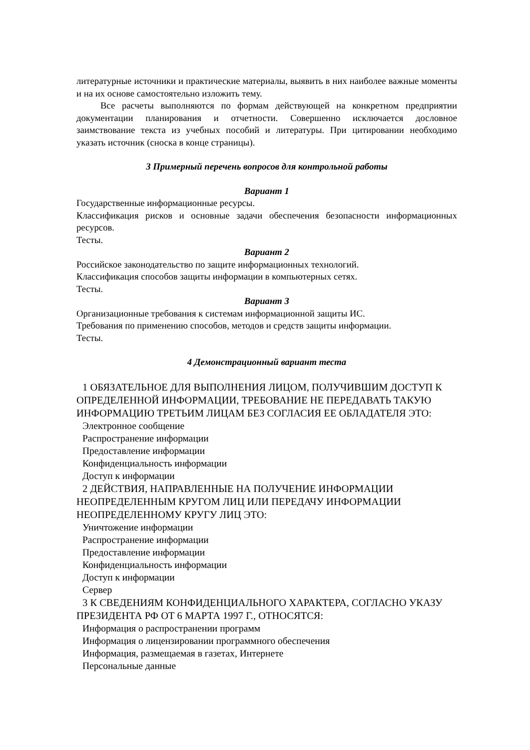литературные источники и практические материалы, выявить в них наиболее важные моменты и на их основе самостоятельно изложить тему.
Все расчеты выполняются по формам действующей на конкретном предприятии документации планирования и отчетности. Совершенно исключается дословное заимствование текста из учебных пособий и литературы. При цитировании необходимо указать источник (сноска в конце страницы).
3 Примерный перечень вопросов для контрольной работы
Вариант 1
Государственные информационные ресурсы.
Классификация рисков и основные задачи обеспечения безопасности информационных ресурсов.
Тесты.
Вариант 2
Российское законодательство по защите информационных технологий.
Классификация способов защиты информации в компьютерных сетях.
Тесты.
Вариант 3
Организационные требования к системам информационной защиты ИС.
Требования по применению способов, методов и средств защиты информации.
Тесты.
4 Демонстрационный вариант теста
1 ОБЯЗАТЕЛЬНОЕ ДЛЯ ВЫПОЛНЕНИЯ ЛИЦОМ, ПОЛУЧИВШИМ ДОСТУП К ОПРЕДЕЛЕННОЙ ИНФОРМАЦИИ, ТРЕБОВАНИЕ НЕ ПЕРЕДАВАТЬ ТАКУЮ ИНФОРМАЦИЮ ТРЕТЬИМ ЛИЦАМ БЕЗ СОГЛАСИЯ ЕЕ ОБЛАДАТЕЛЯ ЭТО:
Электронное сообщение
Распространение информации
Предоставление информации
Конфиденциальность информации
Доступ к информации
2 ДЕЙСТВИЯ, НАПРАВЛЕННЫЕ НА ПОЛУЧЕНИЕ ИНФОРМАЦИИ НЕОПРЕДЕЛЕННЫМ КРУГОМ ЛИЦ ИЛИ ПЕРЕДАЧУ ИНФОРМАЦИИ НЕОПРЕДЕЛЕННОМУ КРУГУ ЛИЦ ЭТО:
Уничтожение информации
Распространение информации
Предоставление информации
Конфиденциальность информации
Доступ к информации
Сервер
3 К СВЕДЕНИЯМ КОНФИДЕНЦИАЛЬНОГО ХАРАКТЕРА, СОГЛАСНО УКАЗУ ПРЕЗИДЕНТА РФ ОТ 6 МАРТА 1997 Г., ОТНОСЯТСЯ:
Информация о распространении программ
Информация о лицензировании программного обеспечения
Информация, размещаемая в газетах, Интернете
Персональные данные